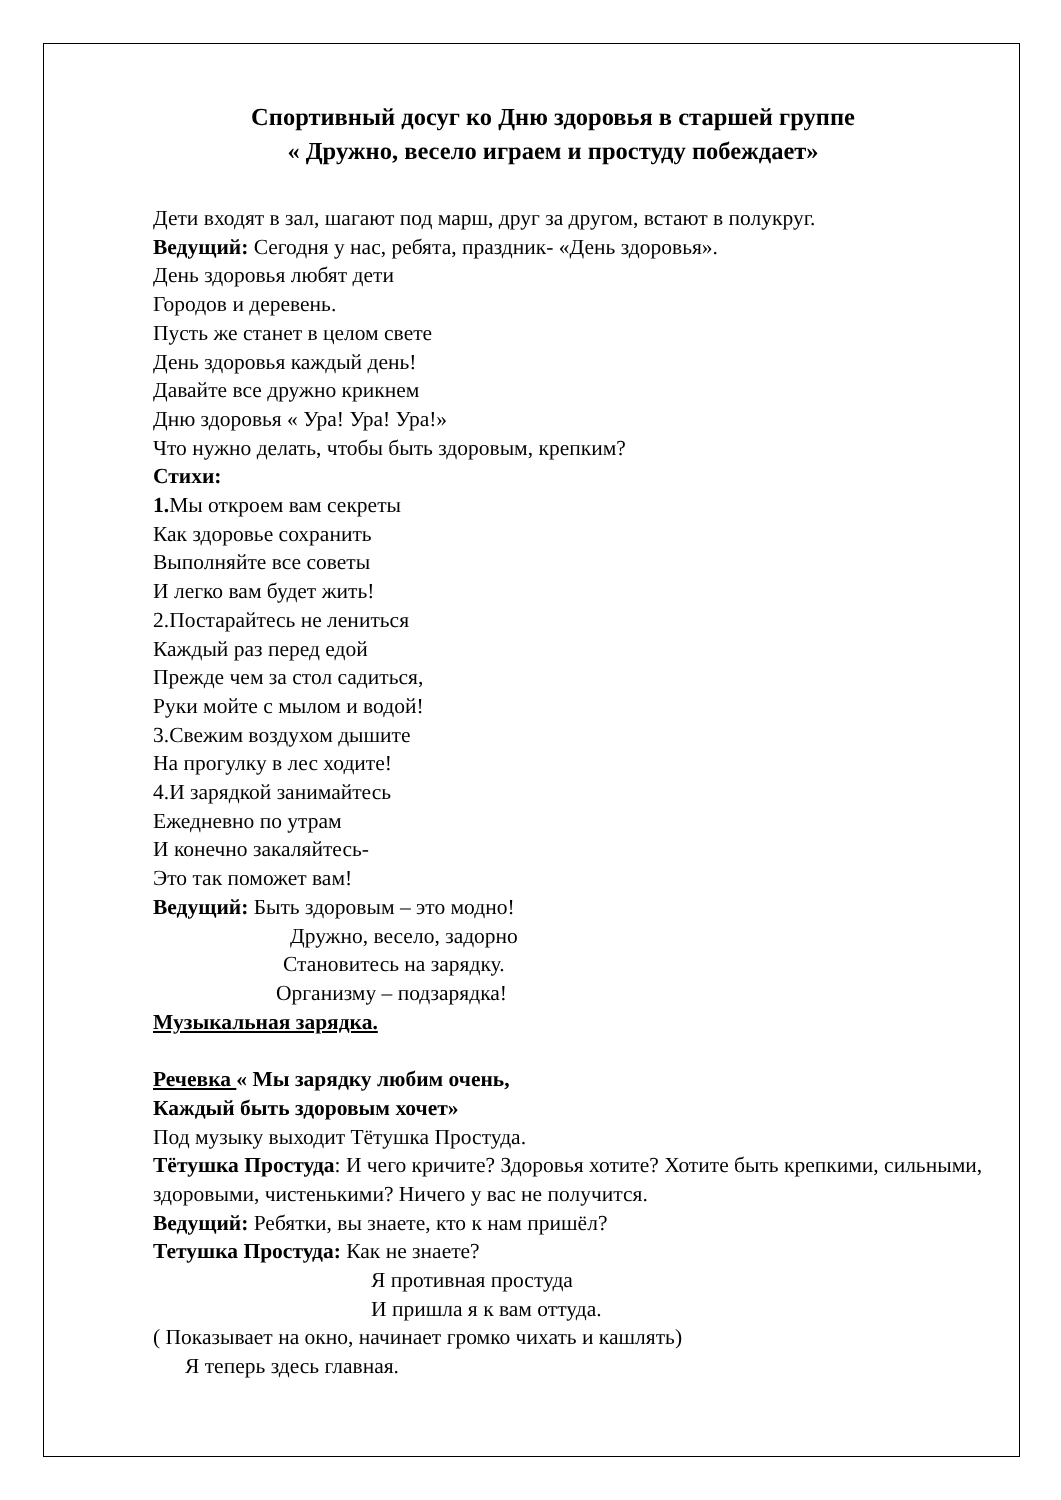Спортивный досуг ко Дню здоровья в старшей группе
« Дружно, весело играем и простуду побеждает»
Дети входят в зал, шагают под марш, друг за другом, встают в полукруг.
Ведущий: Сегодня у нас, ребята, праздник- «День здоровья».
День здоровья любят дети
Городов и деревень.
Пусть же станет в целом свете
День здоровья каждый день!
Давайте все дружно крикнем
Дню здоровья « Ура! Ура! Ура!»
Что нужно делать, чтобы быть здоровым, крепким?
Стихи:
1. Мы откроем вам секреты
Как здоровье сохранить
Выполняйте все советы
И легко вам будет жить!
2.Постарайтесь не лениться
Каждый раз перед едой
Прежде чем за стол садиться,
Руки мойте с мылом и водой!
3.Свежим воздухом дышите
На прогулку в лес ходите!
4.И зарядкой занимайтесь
Ежедневно по утрам
И конечно закаляйтесь-
Это так поможет вам!
Ведущий: Быть здоровым – это модно!
Дружно, весело, задорно
Становитесь на зарядку.
Организму – подзарядка!
Музыкальная зарядка.
Речевка « Мы зарядку любим очень,
Каждый быть здоровым хочет»
Под музыку выходит Тётушка Простуда.
Тётушка Простуда: И чего кричите? Здоровья хотите? Хотите быть крепкими, сильными, здоровыми, чистенькими? Ничего у вас не получится.
Ведущий: Ребятки, вы знаете, кто к нам пришёл?
Тетушка Простуда: Как не знаете?
Я противная простуда
И пришла я к вам оттуда.
( Показывает на окно, начинает громко чихать и кашлять)
Я теперь здесь главная.